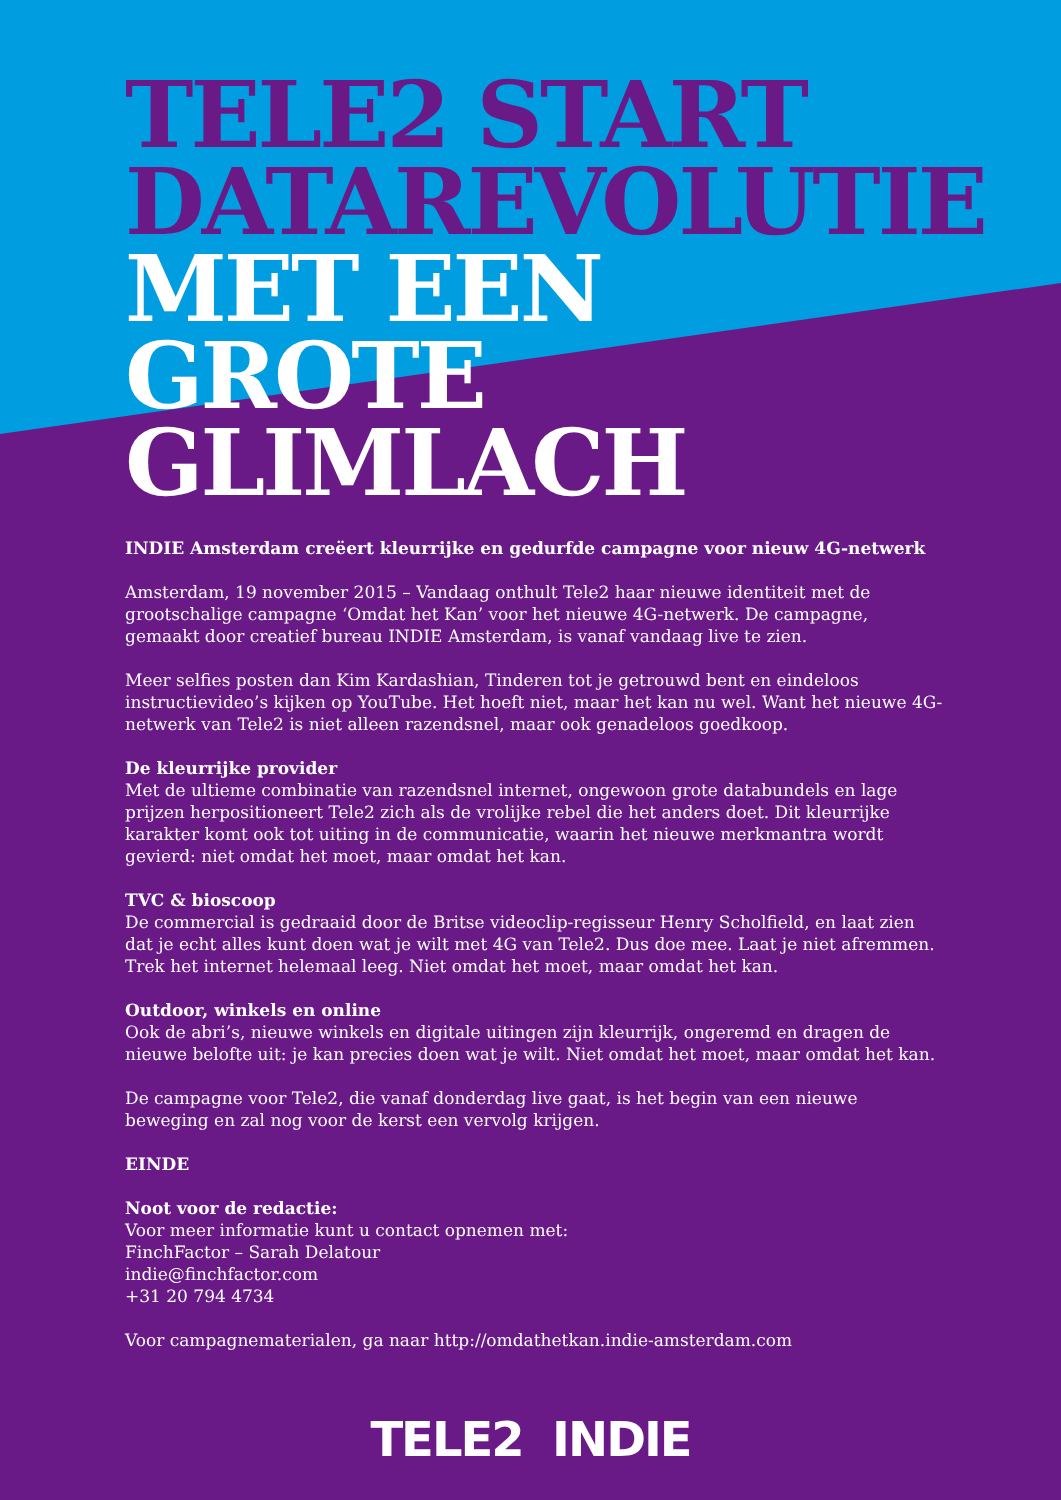TELE2 START DATAREVOLUTIE MET EEN GROTE GLIMLACH
INDIE Amsterdam creëert kleurrijke en gedurfde campagne voor nieuw 4G-netwerk
Amsterdam, 19 november 2015 – Vandaag onthult Tele2 haar nieuwe identiteit met de grootschalige campagne ‘Omdat het Kan’ voor het nieuwe 4G-netwerk. De campagne, gemaakt door creatief bureau INDIE Amsterdam, is vanaf vandaag live te zien.
Meer selfies posten dan Kim Kardashian, Tinderen tot je getrouwd bent en eindeloos instructievideo’s kijken op YouTube. Het hoeft niet, maar het kan nu wel. Want het nieuwe 4G-netwerk van Tele2 is niet alleen razendsnel, maar ook genadeloos goedkoop.
De kleurrijke provider
Met de ultieme combinatie van razendsnel internet, ongewoon grote databundels en lage prijzen herpositioneert Tele2 zich als de vrolijke rebel die het anders doet. Dit kleurrijke karakter komt ook tot uiting in de communicatie, waarin het nieuwe merkmantra wordt gevierd: niet omdat het moet, maar omdat het kan.
TVC & bioscoop
De commercial is gedraaid door de Britse videoclip-regisseur Henry Scholfield, en laat zien dat je echt alles kunt doen wat je wilt met 4G van Tele2. Dus doe mee. Laat je niet afremmen. Trek het internet helemaal leeg. Niet omdat het moet, maar omdat het kan.
Outdoor, winkels en online
Ook de abri’s, nieuwe winkels en digitale uitingen zijn kleurrijk, ongeremd en dragen de nieuwe belofte uit: je kan precies doen wat je wilt. Niet omdat het moet, maar omdat het kan.
De campagne voor Tele2, die vanaf donderdag live gaat, is het begin van een nieuwe beweging en zal nog voor de kerst een vervolg krijgen.
EINDE
Noot voor de redactie:
Voor meer informatie kunt u contact opnemen met:
FinchFactor – Sarah Delatour
indie@finchfactor.com
+31 20 794 4734
Voor campagnematerialen, ga naar http://omdathetkan.indie-amsterdam.com
TELE2 INDIE